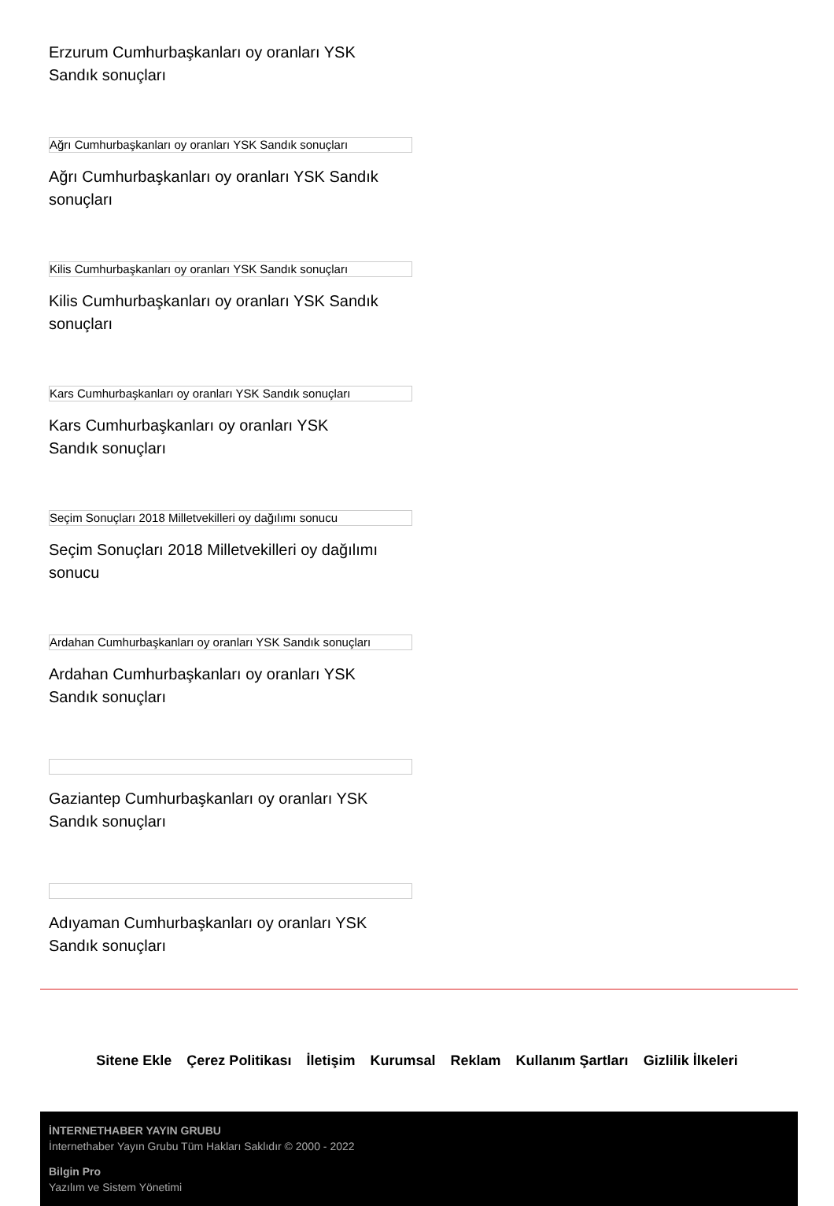Erzurum Cumhurbaşkanları oy oranları YSK Sandık sonuçları
Ağrı Cumhurbaşkanları oy oranları YSK Sandık sonuçları
Ağrı Cumhurbaşkanları oy oranları YSK Sandık sonuçları
Kilis Cumhurbaşkanları oy oranları YSK Sandık sonuçları
Kilis Cumhurbaşkanları oy oranları YSK Sandık sonuçları
Kars Cumhurbaşkanları oy oranları YSK Sandık sonuçları
Kars Cumhurbaşkanları oy oranları YSK Sandık sonuçları
Seçim Sonuçları 2018 Milletvekilleri oy dağılımı sonucu
Seçim Sonuçları 2018 Milletvekilleri oy dağılımı sonucu
Ardahan Cumhurbaşkanları oy oranları YSK Sandık sonuçları
Ardahan Cumhurbaşkanları oy oranları YSK Sandık sonuçları
Gaziantep Cumhurbaşkanları oy oranları YSK Sandık sonuçları
Adıyaman Cumhurbaşkanları oy oranları YSK Sandık sonuçları
Sitene Ekle Çerez Politikası İletişim Kurumsal Reklam Kullanım Şartları Gizlilik İlkeleri
İNTERNETHABER YAYIN GRUBU
İnternethaber Yayın Grubu Tüm Hakları Saklıdır © 2000 - 2022
Bilgin Pro
Yazılım ve Sistem Yönetimi